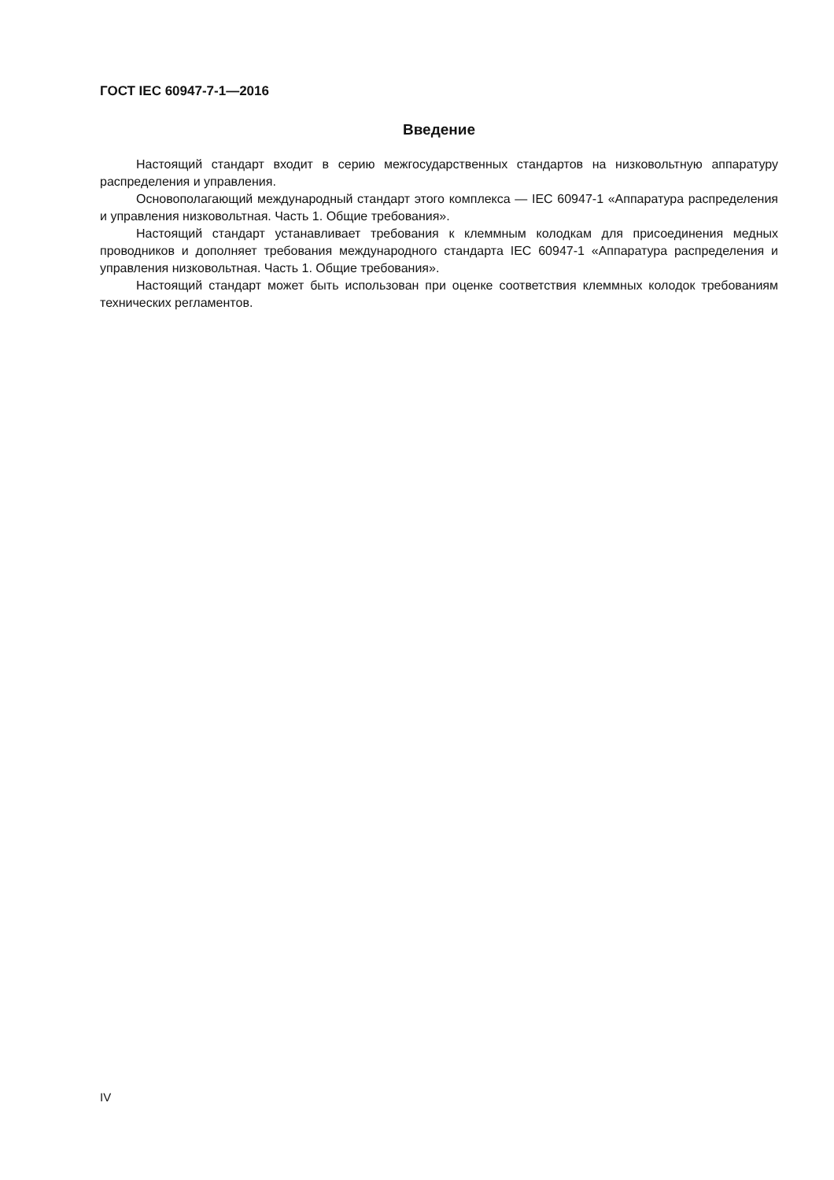ГОСТ IEC 60947-7-1—2016
Введение
Настоящий стандарт входит в серию межгосударственных стандартов на низковольтную аппаратуру распределения и управления.
Основополагающий международный стандарт этого комплекса — IEC 60947-1 «Аппаратура распределения и управления низковольтная. Часть 1. Общие требования».
Настоящий стандарт устанавливает требования к клеммным колодкам для присоединения медных проводников и дополняет требования международного стандарта IEC 60947-1 «Аппаратура распределения и управления низковольтная. Часть 1. Общие требования».
Настоящий стандарт может быть использован при оценке соответствия клеммных колодок требованиям технических регламентов.
IV